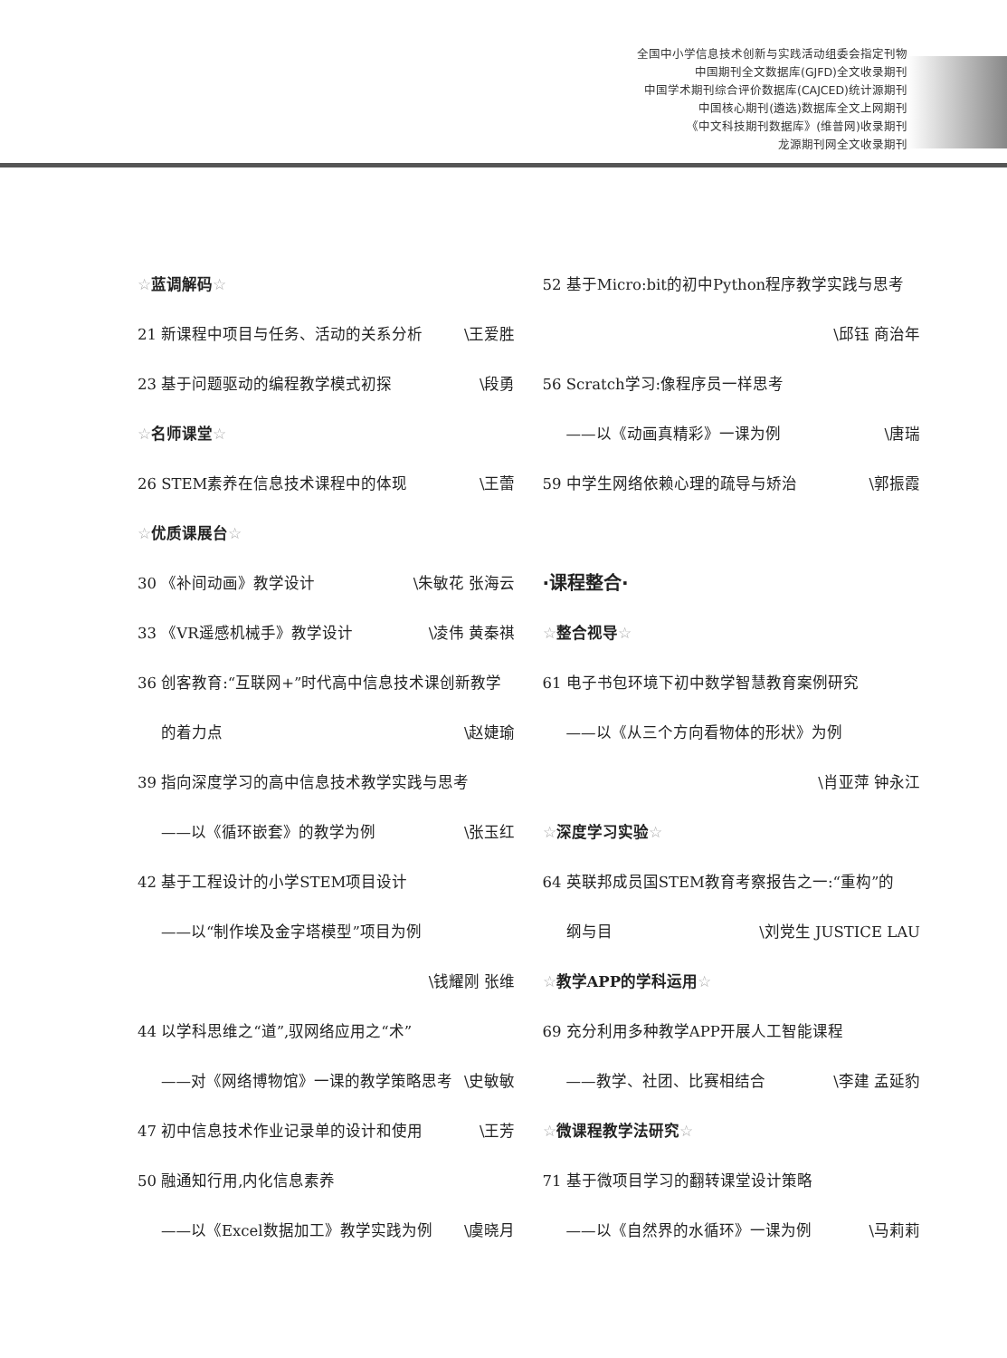全国中小学信息技术创新与实践活动组委会指定刊物
中国期刊全文数据库(GJFD)全文收录期刊
中国学术期刊综合评价数据库(CAJCED)统计源期刊
中国核心期刊(遴选)数据库全文上网期刊
《中文科技期刊数据库》(维普网)收录期刊
龙源期刊网全文收录期刊
☆蓝调解码☆
21 新课程中项目与任务、活动的关系分析 \王爱胜
23 基于问题驱动的编程教学模式初探 \段勇
☆名师课堂☆
26 STEM素养在信息技术课程中的体现 \王蕾
☆优质课展台☆
30 《补间动画》教学设计 \朱敏花 张海云
33 《VR遥感机械手》教学设计 \凌伟 黄秦祺
36 创客教育:“互联网+”时代高中信息技术课创新教学
的着力点 \赵婕瑜
39 指向深度学习的高中信息技术教学实践与思考
——以《循环嵌套》的教学为例 \张玉红
42 基于工程设计的小学STEM项目设计
——以“制作埃及金字塔模型”项目为例
\钱耀刚 张维
44 以学科思维之“道”,驭网络应用之“术”
——对《网络博物馆》一课的教学策略思考 \史敏敏
47 初中信息技术作业记录单的设计和使用 \王芳
50 融通知行用,内化信息素养
——以《Excel数据加工》教学实践为例 \虞晓月
52 基于Micro:bit的初中Python程序教学实践与思考
\邱钰 商治年
56 Scratch学习:像程序员一样思考
——以《动画真精彩》一课为例 \唐瑞
59 中学生网络依赖心理的疏导与矫治 \郭振霞
·课程整合·
☆整合视导☆
61 电子书包环境下初中数学智慧教育案例研究
——以《从三个方向看物体的形状》为例
\肖亚萍 钟永江
☆深度学习实验☆
64 英联邦成员国STEM教育考察报告之一:“重构”的
纲与目 \刘党生 JUSTICE LAU
☆教学APP的学科运用☆
69 充分利用多种教学APP开展人工智能课程
——教学、社团、比赛相结合 \李建 孟延豹
☆微课程教学法研究☆
71 基于微项目学习的翻转课堂设计策略
——以《自然界的水循环》一课为例 \马莉莉